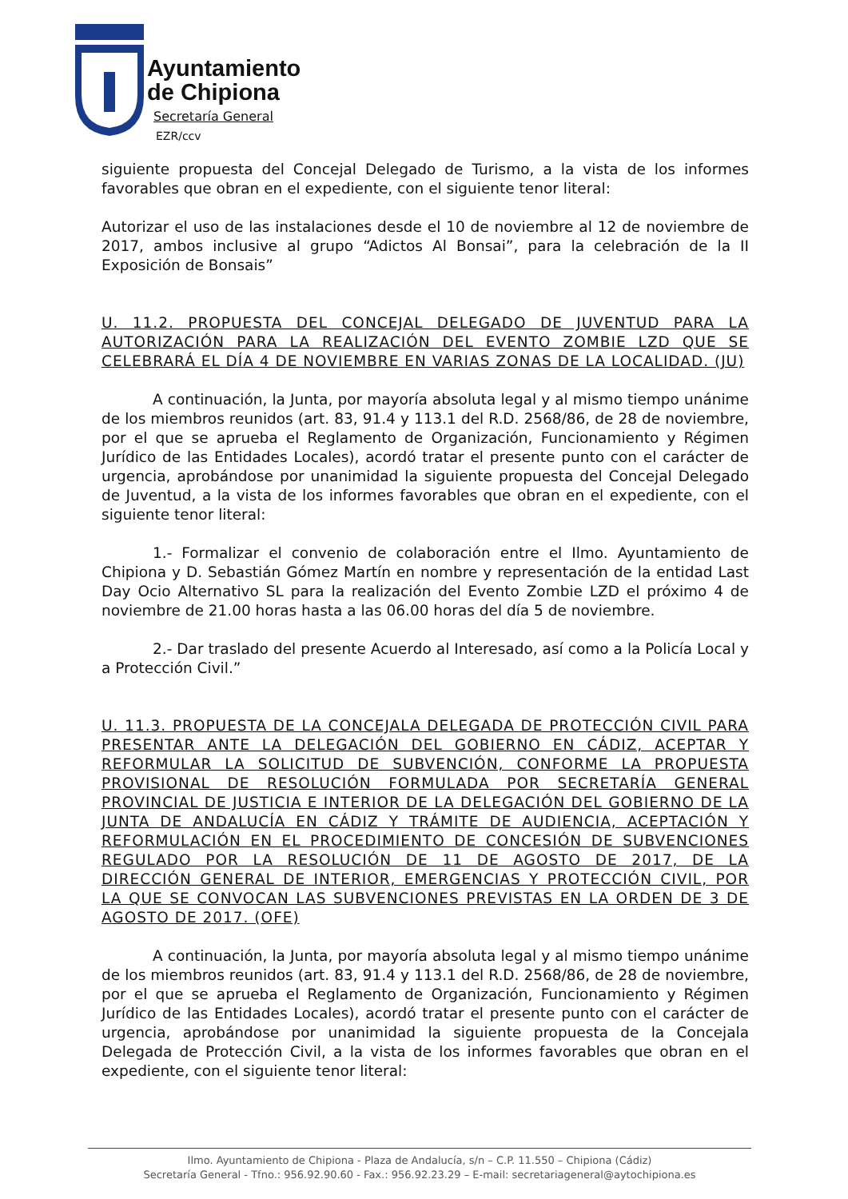Ayuntamiento
de Chipiona
Secretaría General
EZR/ccv
siguiente propuesta del Concejal Delegado de Turismo, a la vista de los informes favorables que obran en el expediente, con el siguiente tenor literal:
Autorizar el uso de las instalaciones desde el 10 de noviembre al 12 de noviembre de 2017, ambos inclusive al grupo “Adictos Al Bonsai”, para la celebración de la II Exposición de Bonsais”
U. 11.2. PROPUESTA DEL CONCEJAL DELEGADO DE JUVENTUD PARA LA AUTORIZACIÓN PARA LA REALIZACIÓN DEL EVENTO ZOMBIE LZD QUE SE CELEBRARÁ EL DÍA 4 DE NOVIEMBRE EN VARIAS ZONAS DE LA LOCALIDAD. (JU)
A continuación, la Junta, por mayoría absoluta legal y al mismo tiempo unánime de los miembros reunidos (art. 83, 91.4 y 113.1 del R.D. 2568/86, de 28 de noviembre, por el que se aprueba el Reglamento de Organización, Funcionamiento y Régimen Jurídico de las Entidades Locales), acordó tratar el presente punto con el carácter de urgencia, aprobándose por unanimidad la siguiente propuesta del Concejal Delegado de Juventud, a la vista de los informes favorables que obran en el expediente, con el siguiente tenor literal:
1.- Formalizar el convenio de colaboración entre el Ilmo. Ayuntamiento de Chipiona y D. Sebastián Gómez Martín en nombre y representación de la entidad Last Day Ocio Alternativo SL para la realización del Evento Zombie LZD el próximo 4 de noviembre de 21.00 horas hasta a las 06.00 horas del día 5 de noviembre.
2.- Dar traslado del presente Acuerdo al Interesado, así como a la Policía Local y a Protección Civil.”
U. 11.3. PROPUESTA DE LA CONCEJALA DELEGADA DE PROTECCIÓN CIVIL PARA PRESENTAR ANTE LA DELEGACIÓN DEL GOBIERNO EN CÁDIZ, ACEPTAR Y REFORMULAR LA SOLICITUD DE SUBVENCIÓN, CONFORME LA PROPUESTA PROVISIONAL DE RESOLUCIÓN FORMULADA POR SECRETARÍA GENERAL PROVINCIAL DE JUSTICIA E INTERIOR DE LA DELEGACIÓN DEL GOBIERNO DE LA JUNTA DE ANDALUCÍA EN CÁDIZ Y TRÁMITE DE AUDIENCIA, ACEPTACIÓN Y REFORMULACIÓN EN EL PROCEDIMIENTO DE CONCESIÓN DE SUBVENCIONES REGULADO POR LA RESOLUCIÓN DE 11 DE AGOSTO DE 2017, DE LA DIRECCIÓN GENERAL DE INTERIOR, EMERGENCIAS Y PROTECCIÓN CIVIL, POR LA QUE SE CONVOCAN LAS SUBVENCIONES PREVISTAS EN LA ORDEN DE 3 DE AGOSTO DE 2017. (OFE)
A continuación, la Junta, por mayoría absoluta legal y al mismo tiempo unánime de los miembros reunidos (art. 83, 91.4 y 113.1 del R.D. 2568/86, de 28 de noviembre, por el que se aprueba el Reglamento de Organización, Funcionamiento y Régimen Jurídico de las Entidades Locales), acordó tratar el presente punto con el carácter de urgencia, aprobándose por unanimidad la siguiente propuesta de la Concejala Delegada de Protección Civil, a la vista de los informes favorables que obran en el expediente, con el siguiente tenor literal:
Ilmo. Ayuntamiento de Chipiona - Plaza de Andalucía, s/n – C.P. 11.550 – Chipiona (Cádiz)
Secretaría General - Tfno.: 956.92.90.60 - Fax.: 956.92.23.29 – E-mail: secretariageneral@aytochipiona.es